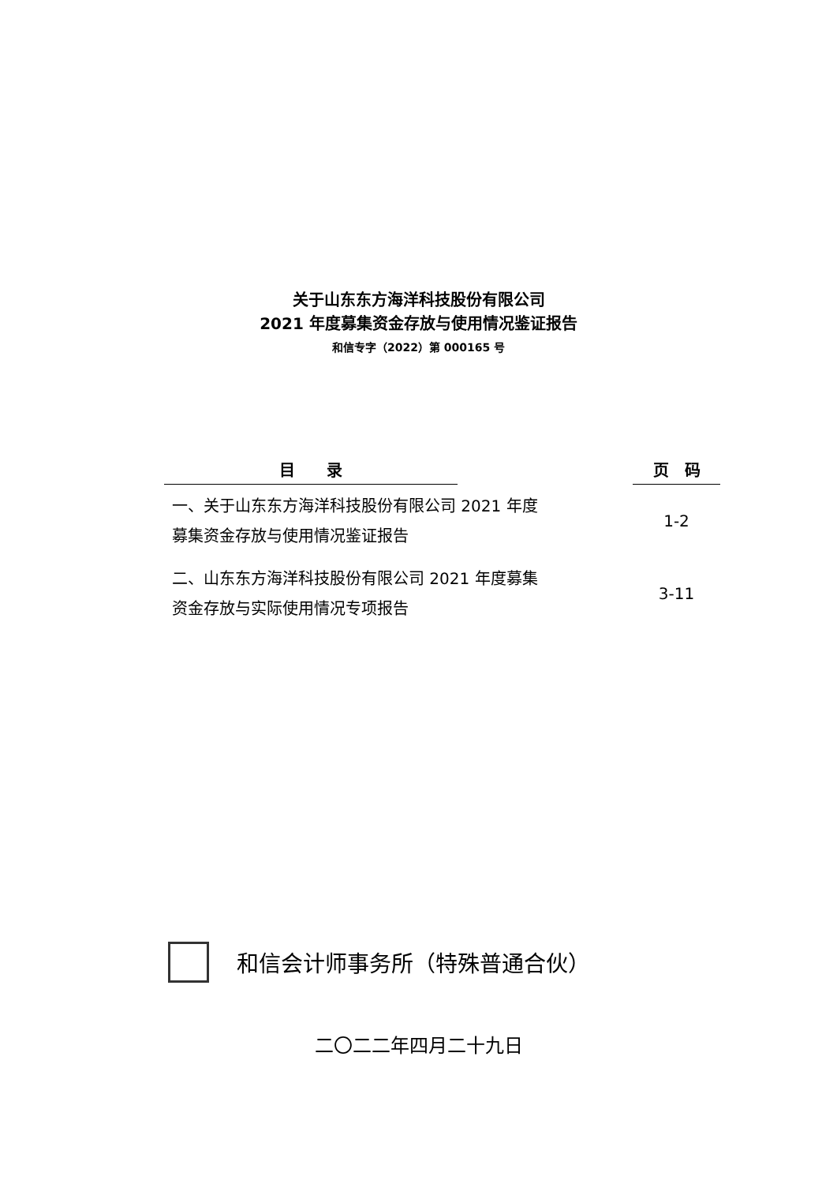关于山东东方海洋科技股份有限公司
2021 年度募集资金存放与使用情况鉴证报告
和信专字（2022）第 000165 号
| 目 录 | | 页 码 |
| --- | --- | --- |
| 一、关于山东东方海洋科技股份有限公司 2021 年度 募集资金存放与使用情况鉴证报告 | | 1-2 |
| 二、山东东方海洋科技股份有限公司 2021 年度募集 资金存放与实际使用情况专项报告 | | 3-11 |
和信会计师事务所（特殊普通合伙）
二〇二二年四月二十九日